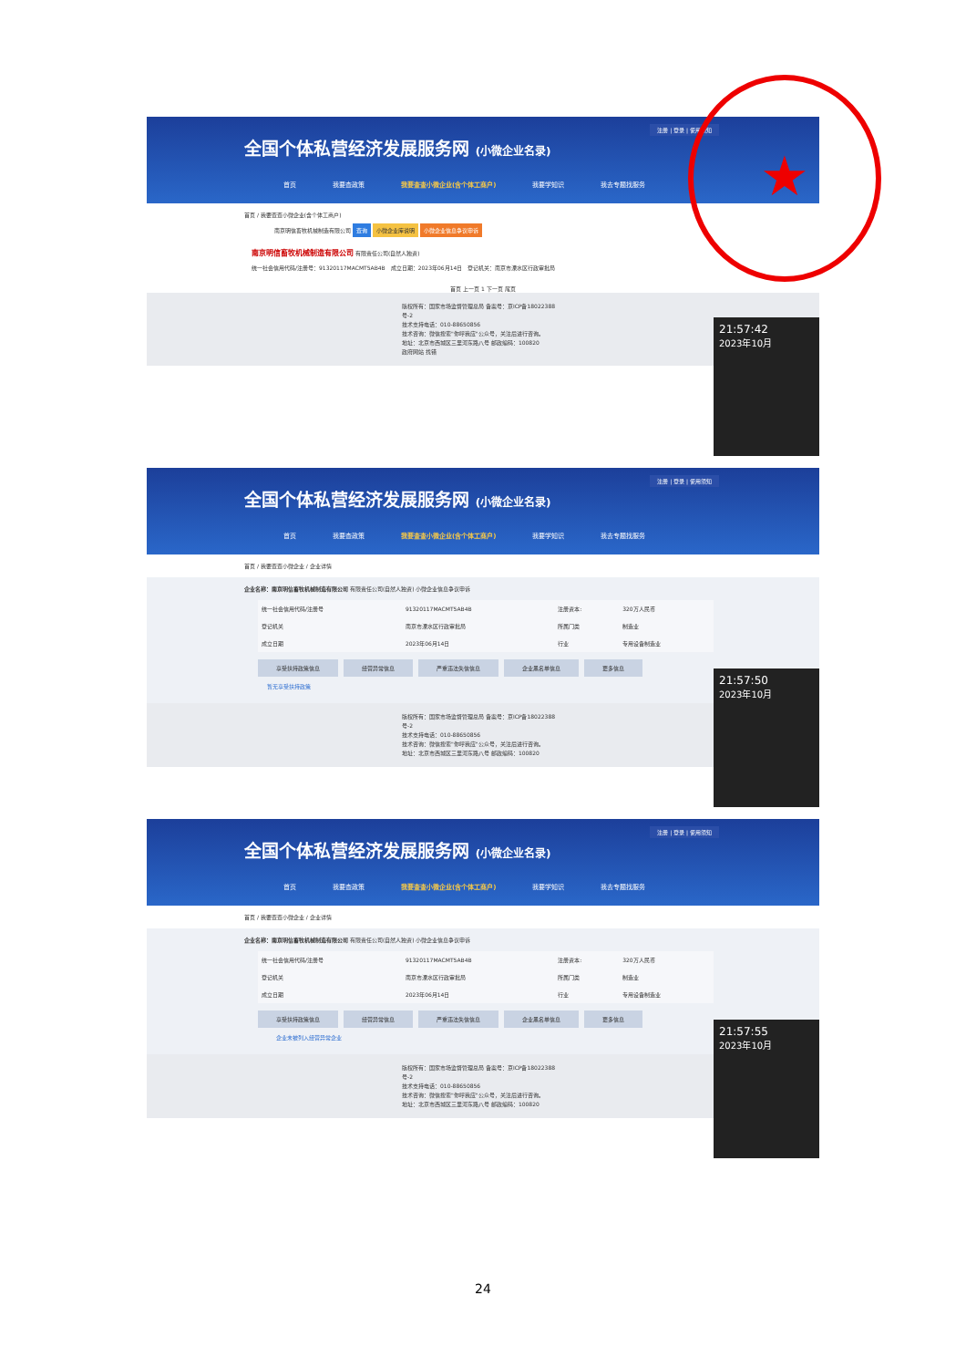注册 | 登录 | 使用须知
全国个体私营经济发展服务网 (小微企业名录)
首页 我要查政策 我要查查小微企业(含个体工商户) 我要学知识 我去专题找服务
首页 / 我要查查小微企业(含个体工商户)
南京明信畜牧机械制造有限公司 查询 小微企业库说明 小微企业信息争议申诉
南京明信畜牧机械制造有限公司 有限责任公司(自然人独资)
统一社会信用代码/注册号：91320117MACMT5AB4B　成立日期：2023年06月14日　登记机关：南京市溧水区行政审批局
首页 上一页 1 下一页 尾页
版权所有：国家市场监督管理总局 备案号：京ICP备18022388号-2
技术支持电话：010-88650856
技术咨询：微信搜索"你呼我应"公众号，关注后进行咨询。
地址：北京市西城区三里河东路八号 邮政编码：100820
政府网站 找错
21:57:42
2023年10月
注册 | 登录 | 使用须知
全国个体私营经济发展服务网 (小微企业名录)
首页 我要查政策 我要查查小微企业(含个体工商户) 我要学知识 我去专题找服务
首页 / 我要查查小微企业 / 企业详情
企业名称：南京明信畜牧机械制造有限公司 有限责任公司(自然人独资) 小微企业信息争议申诉
| 统一社会信用代码/注册号 | 91320117MACMT5AB4B | 注册资本: | 320万人民币 |
| 登记机关 | 南京市溧水区行政审批局 | 所属门类 | 制造业 |
| 成立日期 | 2023年06月14日 | 行业 | 专用设备制造业 |
享受扶持政策信息 经营异常信息 严重违法失信信息 企业黑名单信息 更多信息
暂无享受扶持政策
版权所有：国家市场监督管理总局 备案号：京ICP备18022388号-2
技术支持电话：010-88650856
技术咨询：微信搜索"你呼我应"公众号，关注后进行咨询。
地址：北京市西城区三里河东路八号 邮政编码：100820
21:57:50
2023年10月
注册 | 登录 | 使用须知
全国个体私营经济发展服务网 (小微企业名录)
首页 我要查政策 我要查查小微企业(含个体工商户) 我要学知识 我去专题找服务
首页 / 我要查查小微企业 / 企业详情
企业名称：南京明信畜牧机械制造有限公司 有限责任公司(自然人独资) 小微企业信息争议申诉
| 统一社会信用代码/注册号 | 91320117MACMT5AB4B | 注册资本: | 320万人民币 |
| 登记机关 | 南京市溧水区行政审批局 | 所属门类 | 制造业 |
| 成立日期 | 2023年06月14日 | 行业 | 专用设备制造业 |
享受扶持政策信息 经营异常信息 严重违法失信信息 企业黑名单信息 更多信息
企业未被列入经营异常企业
版权所有：国家市场监督管理总局 备案号：京ICP备18022388号-2
技术支持电话：010-88650856
技术咨询：微信搜索"你呼我应"公众号，关注后进行咨询。
地址：北京市西城区三里河东路八号 邮政编码：100820
21:57:55
2023年10月
★
24